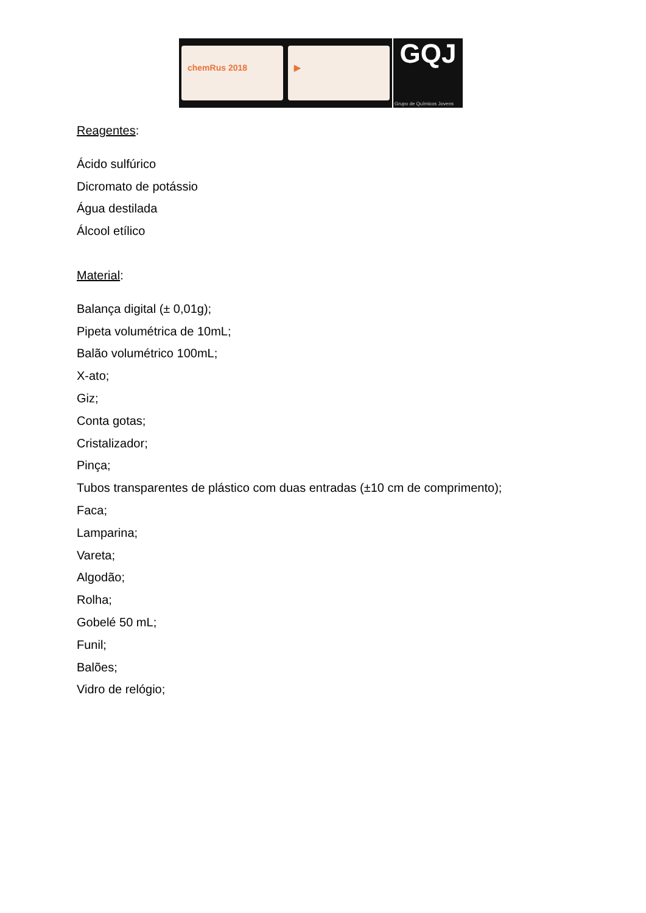chemRus 2018 ▶
GQJ
Grupo de Químicos Jovens
Reagentes:
Ácido sulfúrico
Dicromato de potássio
Água destilada
Álcool etílico
Material:
Balança digital (± 0,01g);
Pipeta volumétrica de 10mL;
Balão volumétrico 100mL;
X-ato;
Giz;
Conta gotas;
Cristalizador;
Pinça;
Tubos transparentes de plástico com duas entradas (±10 cm de comprimento);
Faca;
Lamparina;
Vareta;
Algodão;
Rolha;
Gobelé 50 mL;
Funil;
Balões;
Vidro de relógio;